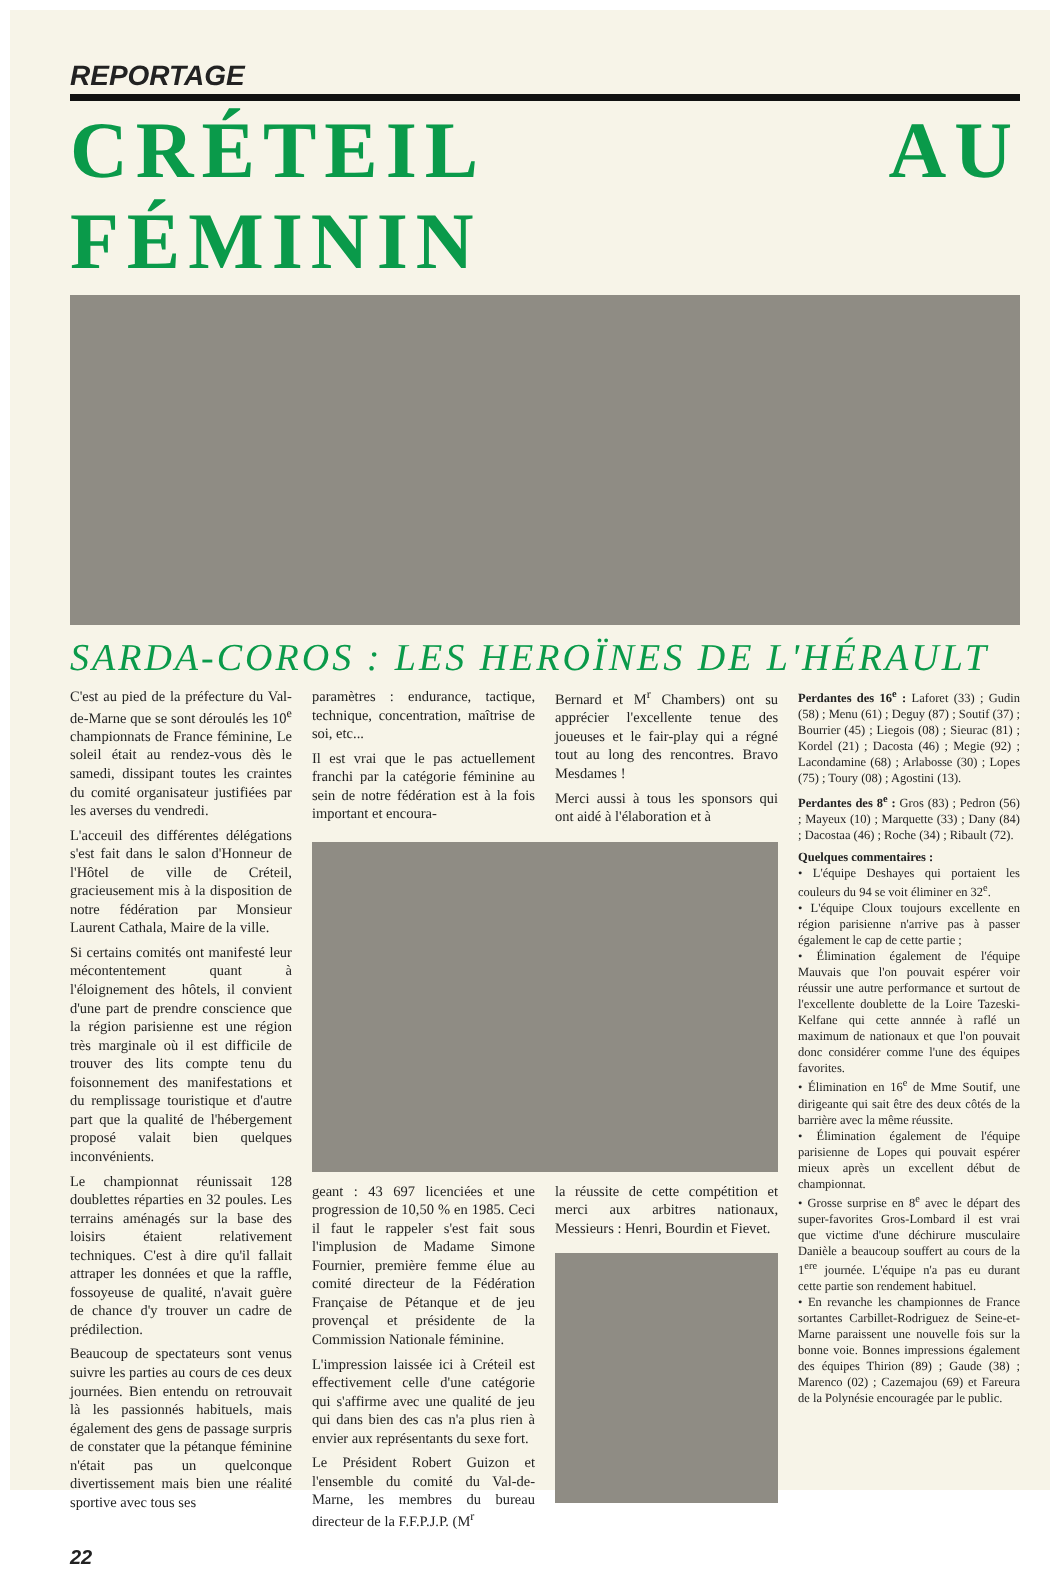REPORTAGE
CRÉTEIL AU FÉMININ
SARDA-COROS : LES HEROÏNES DE L'HÉRAULT
C'est au pied de la préfecture du Val-de-Marne que se sont déroulés les 10<sup>e</sup> championnats de France féminine, Le soleil était au rendez-vous dès le samedi, dissipant toutes les craintes du comité organisateur justifiées par les averses du vendredi.
L'acceuil des différentes délégations s'est fait dans le salon d'Honneur de l'Hôtel de ville de Créteil, gracieusement mis à la disposition de notre fédération par Monsieur Laurent Cathala, Maire de la ville.
Si certains comités ont manifesté leur mécontentement quant à l'éloignement des hôtels, il convient d'une part de prendre conscience que la région parisienne est une région très marginale où il est difficile de trouver des lits compte tenu du foisonnement des manifestations et du remplissage touristique et d'autre part que la qualité de l'hébergement proposé valait bien quelques inconvénients.
Le championnat réunissait 128 doublettes réparties en 32 poules. Les terrains aménagés sur la base des loisirs étaient relativement techniques. C'est à dire qu'il fallait attraper les données et que la raffle, fossoyeuse de qualité, n'avait guère de chance d'y trouver un cadre de prédilection.
Beaucoup de spectateurs sont venus suivre les parties au cours de ces deux journées. Bien entendu on retrouvait là les passionnés habituels, mais également des gens de passage surpris de constater que la pétanque féminine n'était pas un quelconque divertissement mais bien une réalité sportive avec tous ses
paramètres : endurance, tactique, technique, concentration, maîtrise de soi, etc...
Il est vrai que le pas actuellement franchi par la catégorie féminine au sein de notre fédération est à la fois important et encoura-
Bernard et M<sup>r</sup> Chambers) ont su apprécier l'excellente tenue des joueuses et le fair-play qui a régné tout au long des rencontres. Bravo Mesdames !
Merci aussi à tous les sponsors qui ont aidé à l'élaboration et à
geant : 43 697 licenciées et une progression de 10,50 % en 1985. Ceci il faut le rappeler s'est fait sous l'implusion de Madame Simone Fournier, première femme élue au comité directeur de la Fédération Française de Pétanque et de jeu provençal et présidente de la Commission Nationale féminine.
L'impression laissée ici à Créteil est effectivement celle d'une catégorie qui s'affirme avec une qualité de jeu qui dans bien des cas n'a plus rien à envier aux représentants du sexe fort.
Le Président Robert Guizon et l'ensemble du comité du Val-de-Marne, les membres du bureau directeur de la F.F.P.J.P. (M<sup>r</sup>
la réussite de cette compétition et merci aux arbitres nationaux, Messieurs : Henri, Bourdin et Fievet.
Perdantes des 16<sup>e</sup> : Laforet (33) ; Gudin (58) ; Menu (61) ; Deguy (87) ; Soutif (37) ; Bourrier (45) ; Liegois (08) ; Sieurac (81) ; Kordel (21) ; Dacosta (46) ; Megie (92) ; Lacondamine (68) ; Arlabosse (30) ; Lopes (75) ; Toury (08) ; Agostini (13).
Perdantes des 8<sup>e</sup> : Gros (83) ; Pedron (56) ; Mayeux (10) ; Marquette (33) ; Dany (84) ; Dacostaa (46) ; Roche (34) ; Ribault (72).
Quelques commentaires :
• L'équipe Deshayes qui portaient les couleurs du 94 se voit éliminer en 32<sup>e</sup>.
• L'équipe Cloux toujours excellente en région parisienne n'arrive pas à passer également le cap de cette partie ;
• Élimination également de l'équipe Mauvais que l'on pouvait espérer voir réussir une autre performance et surtout de l'excellente doublette de la Loire Tazeski-Kelfane qui cette annnée à raflé un maximum de nationaux et que l'on pouvait donc considérer comme l'une des équipes favorites.
• Élimination en 16<sup>e</sup> de Mme Soutif, une dirigeante qui sait être des deux côtés de la barrière avec la même réussite.
• Élimination également de l'équipe parisienne de Lopes qui pouvait espérer mieux après un excellent début de championnat.
• Grosse surprise en 8<sup>e</sup> avec le départ des super-favorites Gros-Lombard il est vrai que victime d'une déchirure musculaire Danièle a beaucoup souffert au cours de la 1<sup>ere</sup> journée. L'équipe n'a pas eu durant cette partie son rendement habituel.
• En revanche les championnes de France sortantes Carbillet-Rodriguez de Seine-et-Marne paraissent une nouvelle fois sur la bonne voie. Bonnes impressions également des équipes Thirion (89) ; Gaude (38) ; Marenco (02) ; Cazemajou (69) et Fareura de la Polynésie encouragée par le public.
22